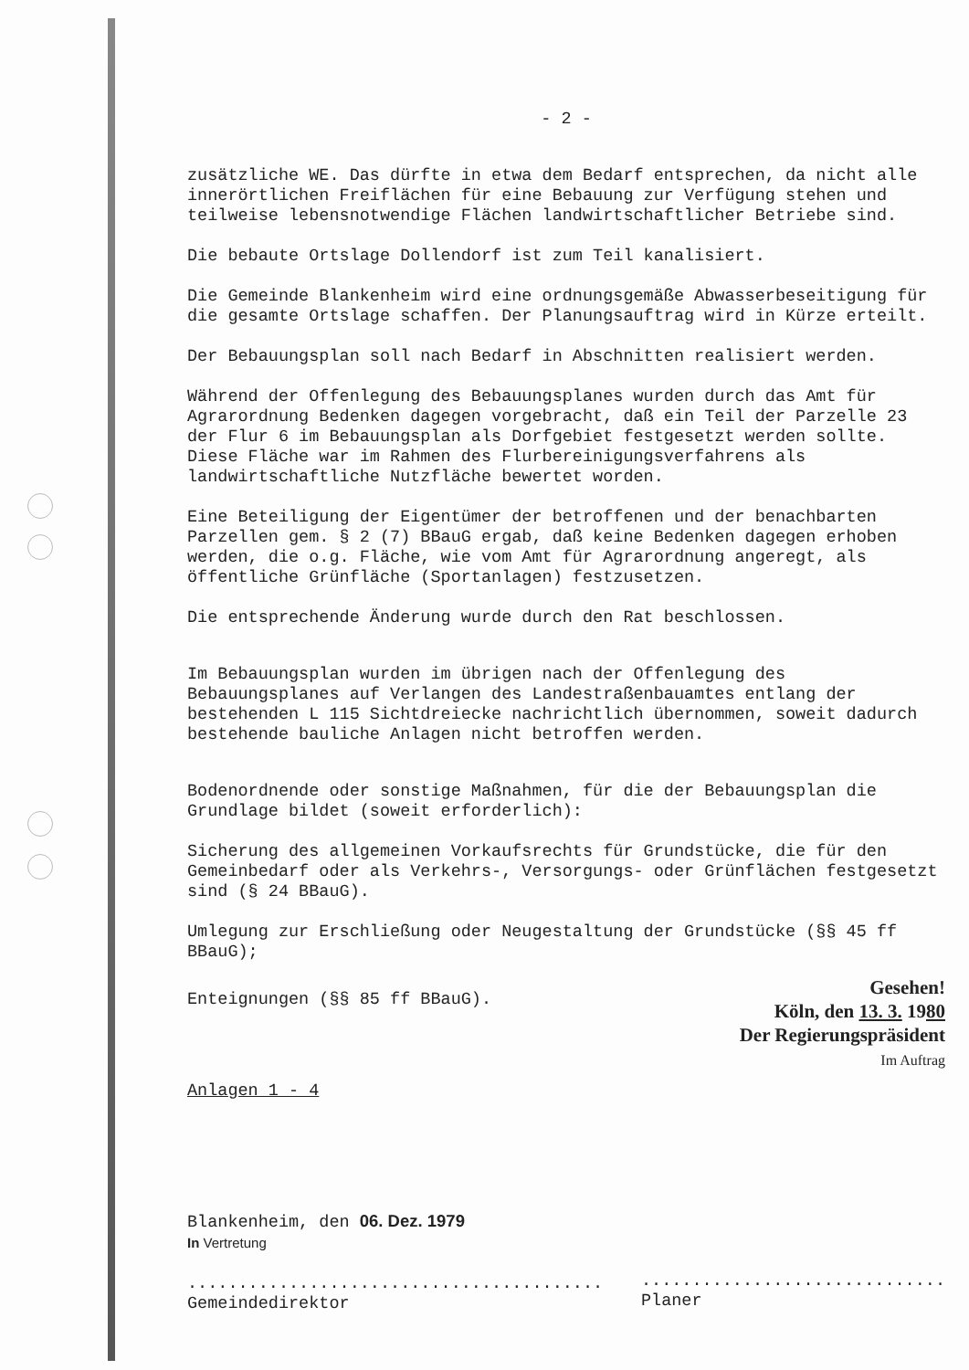- 2 -
zusätzliche WE. Das dürfte in etwa dem Bedarf entsprechen, da nicht alle innerörtlichen Freiflächen für eine Bebauung zur Verfügung stehen und teilweise lebensnotwendige Flächen landwirtschaftlicher Betriebe sind.
Die bebaute Ortslage Dollendorf ist zum Teil kanalisiert.
Die Gemeinde Blankenheim wird eine ordnungsgemäße Abwasserbeseitigung für die gesamte Ortslage schaffen. Der Planungsauftrag wird in Kürze erteilt.
Der Bebauungsplan soll nach Bedarf in Abschnitten realisiert werden.
Während der Offenlegung des Bebauungsplanes wurden durch das Amt für Agrarordnung Bedenken dagegen vorgebracht, daß ein Teil der Parzelle 23 der Flur 6 im Bebauungsplan als Dorfgebiet festgesetzt werden sollte. Diese Fläche war im Rahmen des Flurbereinigungsverfahrens als landwirtschaftliche Nutzfläche bewertet worden.
Eine Beteiligung der Eigentümer der betroffenen und der benachbarten Parzellen gem. § 2 (7) BBauG ergab, daß keine Bedenken dagegen erhoben werden, die o.g. Fläche, wie vom Amt für Agrarordnung angeregt, als öffentliche Grünfläche (Sportanlagen) festzusetzen.
Die entsprechende Änderung wurde durch den Rat beschlossen.
Im Bebauungsplan wurden im übrigen nach der Offenlegung des Bebauungsplanes auf Verlangen des Landestraßenbauamtes entlang der bestehenden L 115 Sichtdreiecke nachrichtlich übernommen, soweit dadurch bestehende bauliche Anlagen nicht betroffen werden.
Bodenordnende oder sonstige Maßnahmen, für die der Bebauungsplan die Grundlage bildet (soweit erforderlich):
Sicherung des allgemeinen Vorkaufsrechts für Grundstücke, die für den Gemeinbedarf oder als Verkehrs-, Versorgungs- oder Grünflächen festgesetzt sind (§ 24 BBauG).
Umlegung zur Erschließung oder Neugestaltung der Grundstücke (§§ 45 ff BBauG);
Enteignungen (§§ 85 ff BBauG).
Gesehen!
Köln, den 13. 3. 1980
Der Regierungspräsident
Im Auftrag
Anlagen 1 - 4
Blankenheim, den 06. Dez. 1979
In Vertretung
.........................................
Gemeindedirektor
..............................
Planer